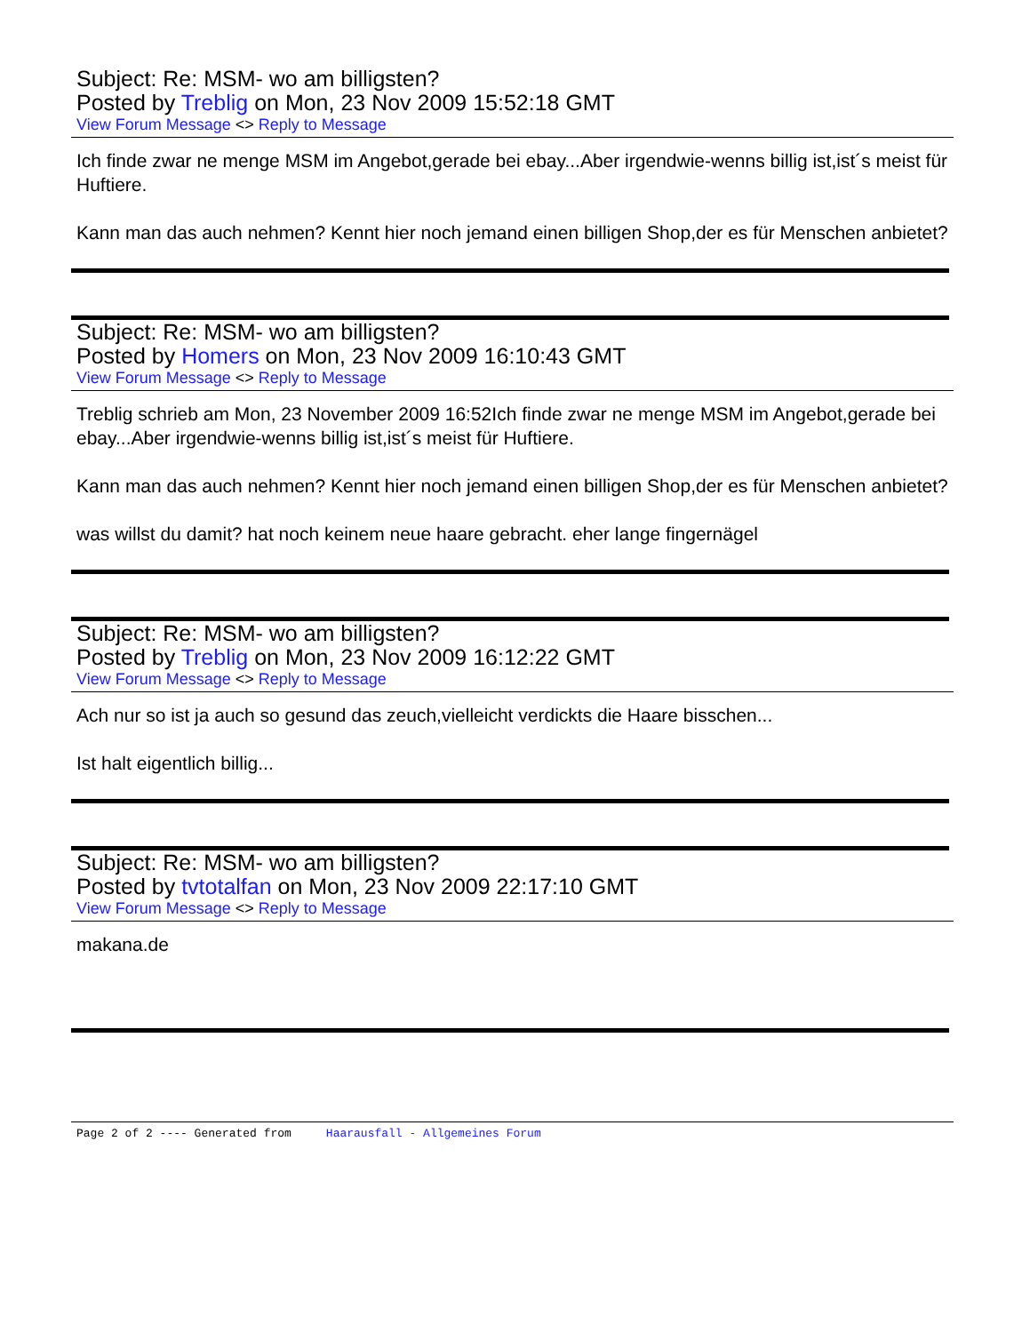Subject: Re: MSM- wo am billigsten?
Posted by Treblig on Mon, 23 Nov 2009 15:52:18 GMT
View Forum Message <> Reply to Message
Ich finde zwar ne menge MSM im Angebot,gerade bei ebay...Aber irgendwie-wenns billig ist,ist´s meist für Huftiere.
Kann man das auch nehmen? Kennt hier noch jemand einen billigen Shop,der es für Menschen anbietet?
Subject: Re: MSM- wo am billigsten?
Posted by Homers on Mon, 23 Nov 2009 16:10:43 GMT
View Forum Message <> Reply to Message
Treblig schrieb am Mon, 23 November 2009 16:52Ich finde zwar ne menge MSM im Angebot,gerade bei ebay...Aber irgendwie-wenns billig ist,ist´s meist für Huftiere.
Kann man das auch nehmen? Kennt hier noch jemand einen billigen Shop,der es für Menschen anbietet?
was willst du damit? hat noch keinem neue haare gebracht. eher lange fingernägel
Subject: Re: MSM- wo am billigsten?
Posted by Treblig on Mon, 23 Nov 2009 16:12:22 GMT
View Forum Message <> Reply to Message
Ach nur so ist ja auch so gesund das zeuch,vielleicht verdickts die Haare bisschen...
Ist halt eigentlich billig...
Subject: Re: MSM- wo am billigsten?
Posted by tvtotalfan on Mon, 23 Nov 2009 22:17:10 GMT
View Forum Message <> Reply to Message
makana.de
Page 2 of 2 ---- Generated from Haarausfall - Allgemeines Forum